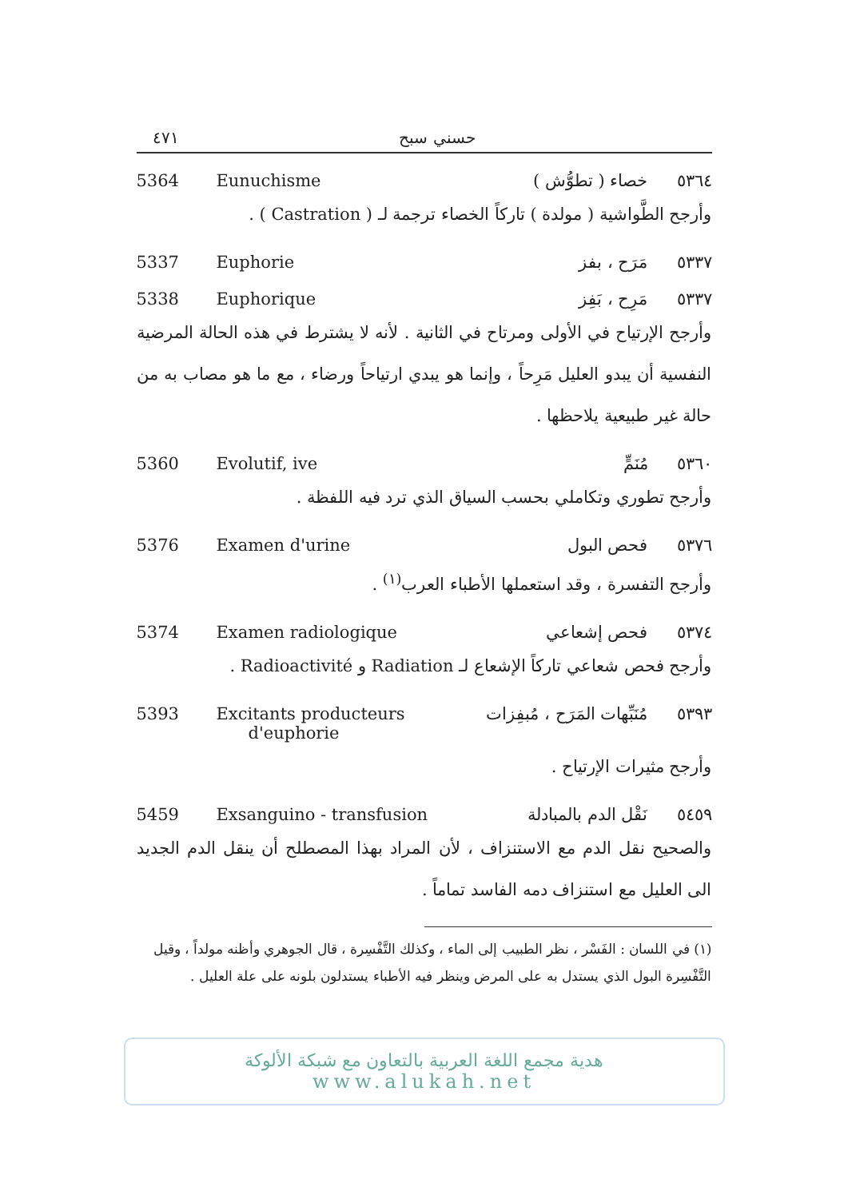٤٧١ حسني سبح
5364 Eunuchisme خصاء ( تطوُّش ) ٥٣٦٤
وأرجح الطَّواشية ( مولدة ) تاركاً الخصاء ترجمة لـ ( Castration ) .
5337 Euphorie مَرَح ، بفز ٥٣٣٧
5338 Euphorique مَرِح ، بَفِز ٥٣٣٧
وأرجح الإرتياح في الأولى ومرتاح في الثانية . لأنه لا يشترط في هذه الحالة المرضية النفسية أن يبدو العليل مَرِحاً ، وإنما هو يبدي ارتياحاً ورضاء ، مع ما هو مصاب به من حالة غير طبيعية يلاحظها .
5360 Evolutif, ive مُنَمٍّ ٥٣٦٠
وأرجح تطوري وتكاملي بحسب السياق الذي ترد فيه اللفظة .
5376 Examen d'urine فحص البول ٥٣٧٦
وأرجح التفسرة ، وقد استعملها الأطباء العرب<sup>(١)</sup> .
5374 Examen radiologique فحص إشعاعي ٥٣٧٤
وأرجح فحص شعاعي تاركاً الإشعاع لـ Radiation و Radioactivité .
5393 Excitants producteurs
d'euphorie مُنَبِّهات المَرَح ، مُبفِزات ٥٣٩٣
وأرجح مثيرات الإرتياح .
5459 Exsanguino - transfusion نَقْل الدم بالمبادلة ٥٤٥٩
والصحيح نقل الدم مع الاستنزاف ، لأن المراد بهذا المصطلح أن ينقل الدم الجديد الى العليل مع استنزاف دمه الفاسد تماماً .
(١) في اللسان : الفَسْر ، نظر الطبيب إلى الماء ، وكذلك التَّفْسِرة ، قال الجوهري وأظنه مولداً ، وقيل التَّفْسِرة البول الذي يستدل به على المرض وينظر فيه الأطباء يستدلون بلونه على علة العليل .
هدية مجمع اللغة العربية بالتعاون مع شبكة الألوكة
www.alukah.net